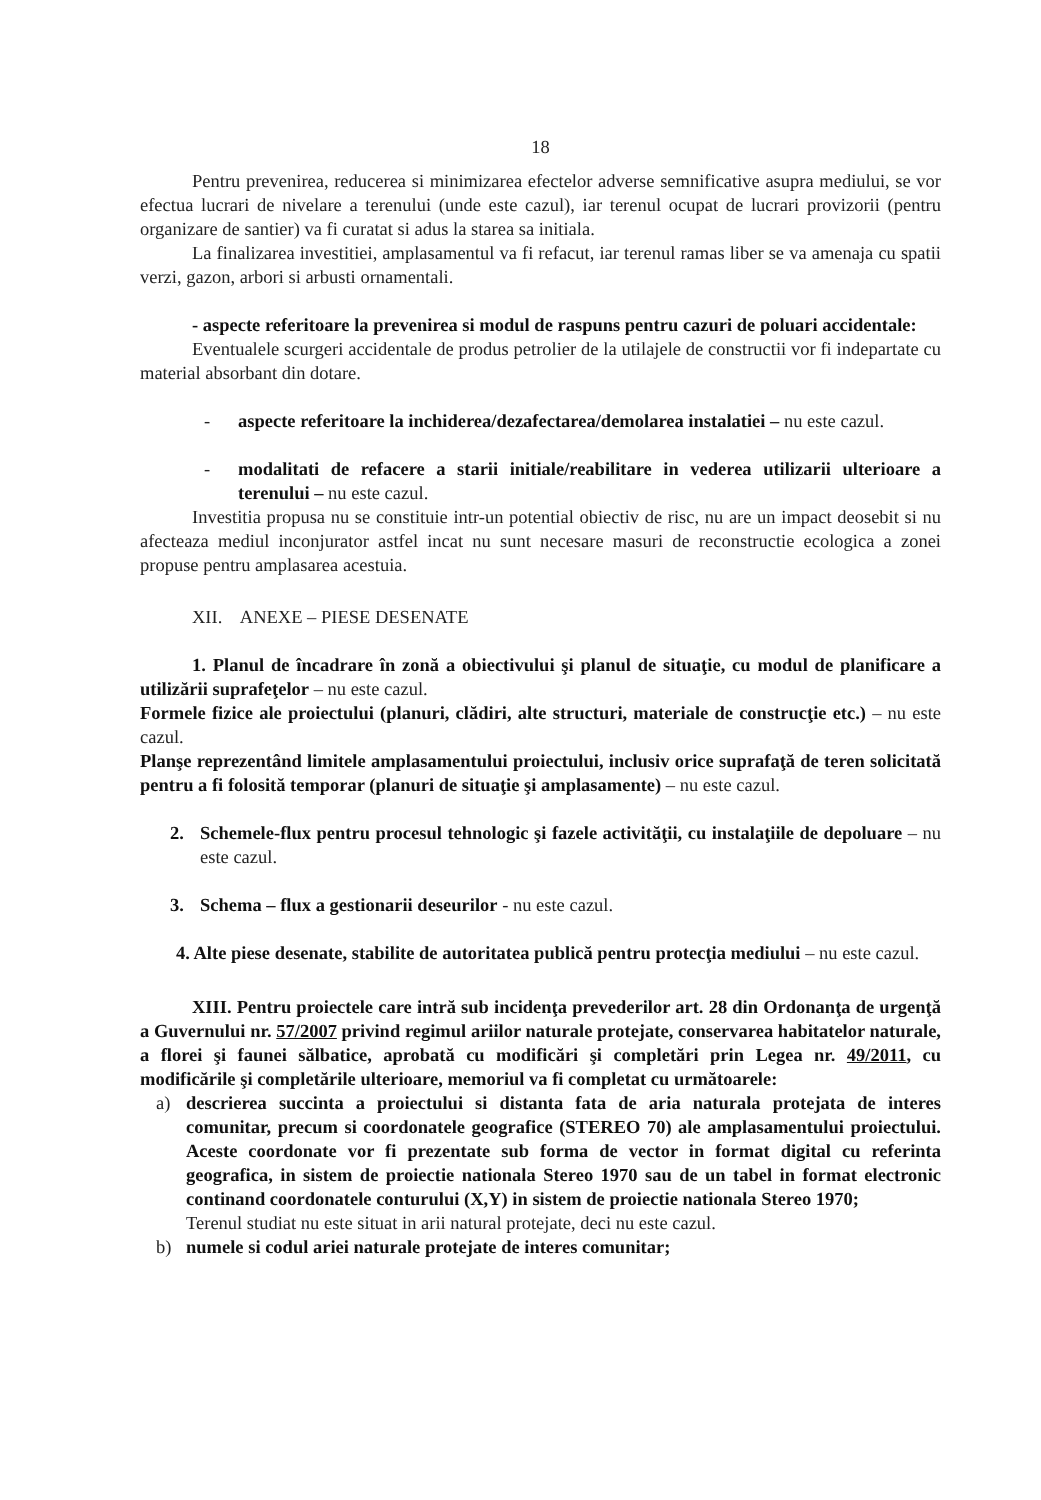18
Pentru prevenirea, reducerea si minimizarea efectelor adverse semnificative asupra mediului, se vor efectua lucrari de nivelare a terenului (unde este cazul), iar terenul ocupat de lucrari provizorii (pentru organizare de santier) va fi curatat si adus la starea sa initiala.
La finalizarea investitiei, amplasamentul va fi refacut, iar terenul ramas liber se va amenaja cu spatii verzi, gazon, arbori si arbusti ornamentali.
- aspecte referitoare la prevenirea si modul de raspuns pentru cazuri de poluari accidentale:
Eventualele scurgeri accidentale de produs petrolier de la utilajele de constructii vor fi indepartate cu material absorbant din dotare.
- aspecte referitoare la inchiderea/dezafectarea/demolarea instalatiei – nu este cazul.
- modalitati de refacere a starii initiale/reabilitare in vederea utilizarii ulterioare a terenului – nu este cazul.
Investitia propusa nu se constituie intr-un potential obiectiv de risc, nu are un impact deosebit si nu afecteaza mediul inconjurator astfel incat nu sunt necesare masuri de reconstructie ecologica a zonei propuse pentru amplasarea acestuia.
XII. ANEXE – PIESE DESENATE
1. Planul de încadrare în zonă a obiectivului şi planul de situaţie, cu modul de planificare a utilizării suprafeţelor – nu este cazul.
Formele fizice ale proiectului (planuri, clădiri, alte structuri, materiale de construcţie etc.) – nu este cazul.
Planşe reprezentând limitele amplasamentului proiectului, inclusiv orice suprafaţă de teren solicitată pentru a fi folosită temporar (planuri de situaţie şi amplasamente) – nu este cazul.
2. Schemele-flux pentru procesul tehnologic şi fazele activităţii, cu instalaţiile de depoluare – nu este cazul.
3. Schema – flux a gestionarii deseurilor - nu este cazul.
4. Alte piese desenate, stabilite de autoritatea publică pentru protecţia mediului – nu este cazul.
XIII. Pentru proiectele care intră sub incidenţa prevederilor art. 28 din Ordonanţa de urgenţă a Guvernului nr. 57/2007 privind regimul ariilor naturale protejate, conservarea habitatelor naturale, a florei şi faunei sălbatice, aprobată cu modificări şi completări prin Legea nr. 49/2011, cu modificările şi completările ulterioare, memoriul va fi completat cu următoarele:
a) descrierea succinta a proiectului si distanta fata de aria naturala protejata de interes comunitar, precum si coordonatele geografice (STEREO 70) ale amplasamentului proiectului. Aceste coordonate vor fi prezentate sub forma de vector in format digital cu referinta geografica, in sistem de proiectie nationala Stereo 1970 sau de un tabel in format electronic continand coordonatele conturului (X,Y) in sistem de proiectie nationala Stereo 1970;
Terenul studiat nu este situat in arii natural protejate, deci nu este cazul.
b) numele si codul ariei naturale protejate de interes comunitar;